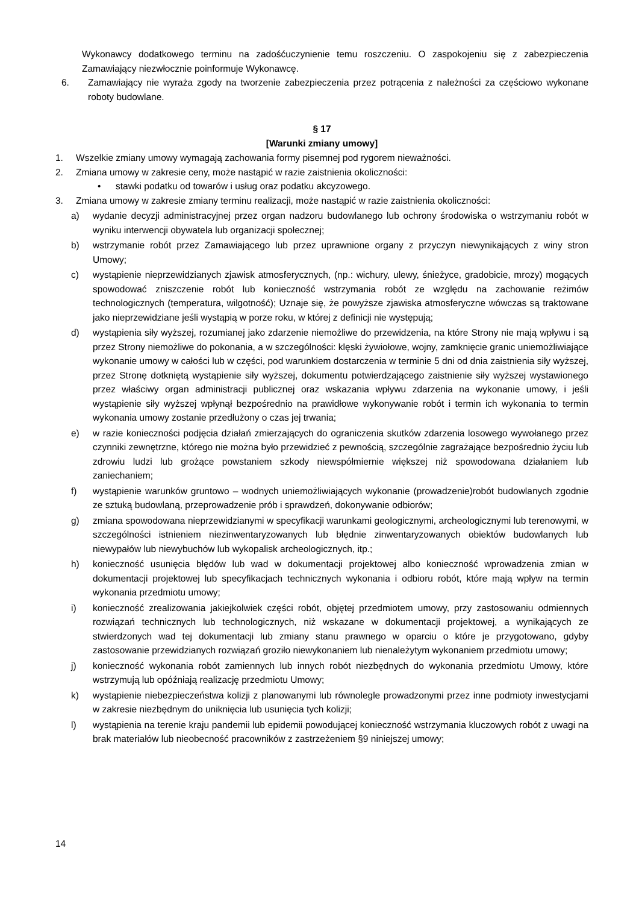Wykonawcy dodatkowego terminu na zadośćuczynienie temu roszczeniu. O zaspokojeniu się z zabezpieczenia Zamawiający niezwłocznie poinformuje Wykonawcę.
6. Zamawiający nie wyraża zgody na tworzenie zabezpieczenia przez potrącenia z należności za częściowo wykonane roboty budowlane.
§ 17
[Warunki zmiany umowy]
1. Wszelkie zmiany umowy wymagają zachowania formy pisemnej pod rygorem nieważności.
2. Zmiana umowy w zakresie ceny, może nastąpić w razie zaistnienia okoliczności:
• stawki podatku od towarów i usług oraz podatku akcyzowego.
3. Zmiana umowy w zakresie zmiany terminu realizacji, może nastąpić w razie zaistnienia okoliczności:
a) wydanie decyzji administracyjnej przez organ nadzoru budowlanego lub ochrony środowiska o wstrzymaniu robót w wyniku interwencji obywatela lub organizacji społecznej;
b) wstrzymanie robót przez Zamawiającego lub przez uprawnione organy z przyczyn niewynikających z winy stron Umowy;
c) wystąpienie nieprzewidzianych zjawisk atmosferycznych, (np.: wichury, ulewy, śnieżyce, gradobicie, mrozy) mogących spowodować zniszczenie robót lub konieczność wstrzymania robót ze względu na zachowanie reżimów technologicznych (temperatura, wilgotność); Uznaje się, że powyższe zjawiska atmosferyczne wówczas są traktowane jako nieprzewidziane jeśli wystąpią w porze roku, w której z definicji nie występują;
d) wystąpienia siły wyższej, rozumianej jako zdarzenie niemożliwe do przewidzenia, na które Strony nie mają wpływu i są przez Strony niemożliwe do pokonania, a w szczególności: klęski żywiołowe, wojny, zamknięcie granic uniemożliwiające wykonanie umowy w całości lub w części, pod warunkiem dostarczenia w terminie 5 dni od dnia zaistnienia siły wyższej, przez Stronę dotkniętą wystąpienie siły wyższej, dokumentu potwierdzającego zaistnienie siły wyższej wystawionego przez właściwy organ administracji publicznej oraz wskazania wpływu zdarzenia na wykonanie umowy, i jeśli wystąpienie siły wyższej wpłynął bezpośrednio na prawidłowe wykonywanie robót i termin ich wykonania to termin wykonania umowy zostanie przedłużony o czas jej trwania;
e) w razie konieczności podjęcia działań zmierzających do ograniczenia skutków zdarzenia losowego wywołanego przez czynniki zewnętrzne, którego nie można było przewidzieć z pewnością, szczególnie zagrażające bezpośrednio życiu lub zdrowiu ludzi lub grożące powstaniem szkody niewspółmiernie większej niż spowodowana działaniem lub zaniechaniem;
f) wystąpienie warunków gruntowo – wodnych uniemożliwiających wykonanie (prowadzenie)robót budowlanych zgodnie ze sztuką budowlaną, przeprowadzenie prób i sprawdzeń, dokonywanie odbiorów;
g) zmiana spowodowana nieprzewidzianymi w specyfikacji warunkami geologicznymi, archeologicznymi lub terenowymi, w szczególności istnieniem niezinwentaryzowanych lub błędnie zinwentaryzowanych obiektów budowlanych lub niewypałów lub niewybuchów lub wykopalisk archeologicznych, itp.;
h) konieczność usunięcia błędów lub wad w dokumentacji projektowej albo konieczność wprowadzenia zmian w dokumentacji projektowej lub specyfikacjach technicznych wykonania i odbioru robót, które mają wpływ na termin wykonania przedmiotu umowy;
i) konieczność zrealizowania jakiejkolwiek części robót, objętej przedmiotem umowy, przy zastosowaniu odmiennych rozwiązań technicznych lub technologicznych, niż wskazane w dokumentacji projektowej, a wynikających ze stwierdzonych wad tej dokumentacji lub zmiany stanu prawnego w oparciu o które je przygotowano, gdyby zastosowanie przewidzianych rozwiązań groziło niewykonaniem lub nienależytym wykonaniem przedmiotu umowy;
j) konieczność wykonania robót zamiennych lub innych robót niezbędnych do wykonania przedmiotu Umowy, które wstrzymują lub opóźniają realizację przedmiotu Umowy;
k) wystąpienie niebezpieczeństwa kolizji z planowanymi lub równolegle prowadzonymi przez inne podmioty inwestycjami w zakresie niezbędnym do uniknięcia lub usunięcia tych kolizji;
l) wystąpienia na terenie kraju pandemii lub epidemii powodującej konieczność wstrzymania kluczowych robót z uwagi na brak materiałów lub nieobecność pracowników z zastrzeżeniem §9 niniejszej umowy;
14